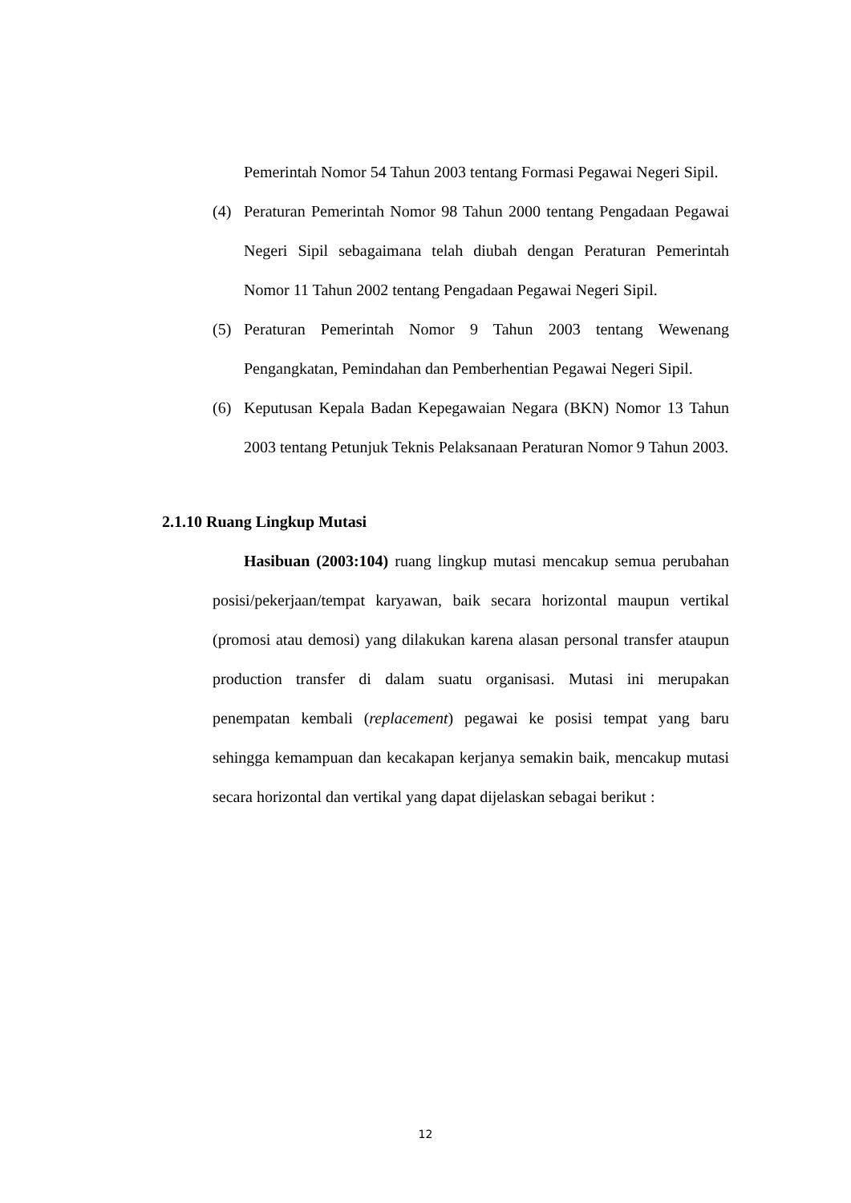Pemerintah Nomor 54 Tahun 2003 tentang Formasi Pegawai Negeri Sipil.
(4) Peraturan Pemerintah Nomor 98 Tahun 2000 tentang Pengadaan Pegawai Negeri Sipil sebagaimana telah diubah dengan Peraturan Pemerintah Nomor 11 Tahun 2002 tentang Pengadaan Pegawai Negeri Sipil.
(5) Peraturan Pemerintah Nomor 9 Tahun 2003 tentang Wewenang Pengangkatan, Pemindahan dan Pemberhentian Pegawai Negeri Sipil.
(6) Keputusan Kepala Badan Kepegawaian Negara (BKN) Nomor 13 Tahun 2003 tentang Petunjuk Teknis Pelaksanaan Peraturan Nomor 9 Tahun 2003.
2.1.10 Ruang Lingkup Mutasi
Hasibuan (2003:104) ruang lingkup mutasi mencakup semua perubahan posisi/pekerjaan/tempat karyawan, baik secara horizontal maupun vertikal (promosi atau demosi) yang dilakukan karena alasan personal transfer ataupun production transfer di dalam suatu organisasi. Mutasi ini merupakan penempatan kembali (replacement) pegawai ke posisi tempat yang baru sehingga kemampuan dan kecakapan kerjanya semakin baik, mencakup mutasi secara horizontal dan vertikal yang dapat dijelaskan sebagai berikut :
12